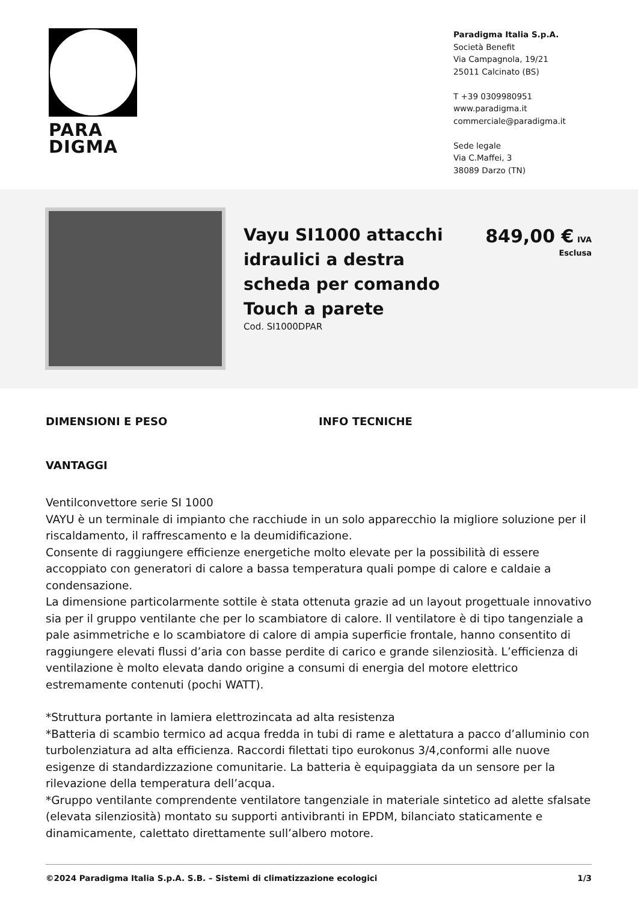PARA
DIGMA
Paradigma Italia S.p.A.
Società Benefit
Via Campagnola, 19/21
25011 Calcinato (BS)
T +39 0309980951
www.paradigma.it
commerciale@paradigma.it
Sede legale
Via C.Maffei, 3
38089 Darzo (TN)
Vayu SI1000 attacchi idraulici a destra scheda per comando Touch a parete
Cod. SI1000DPAR
849,00 € IVA
Esclusa
DIMENSIONI E PESO INFO TECNICHE
VANTAGGI
Ventilconvettore serie SI 1000
VAYU è un terminale di impianto che racchiude in un solo apparecchio la migliore soluzione per il riscaldamento, il raffrescamento e la deumidificazione.
Consente di raggiungere efficienze energetiche molto elevate per la possibilità di essere accoppiato con generatori di calore a bassa temperatura quali pompe di calore e caldaie a condensazione.
La dimensione particolarmente sottile è stata ottenuta grazie ad un layout progettuale innovativo sia per il gruppo ventilante che per lo scambiatore di calore. Il ventilatore è di tipo tangenziale a pale asimmetriche e lo scambiatore di calore di ampia superficie frontale, hanno consentito di raggiungere elevati flussi d’aria con basse perdite di carico e grande silenziosità. L’efficienza di ventilazione è molto elevata dando origine a consumi di energia del motore elettrico estremamente contenuti (pochi WATT).
*Struttura portante in lamiera elettrozincata ad alta resistenza
*Batteria di scambio termico ad acqua fredda in tubi di rame e alettatura a pacco d’alluminio con turbolenziatura ad alta efficienza. Raccordi filettati tipo eurokonus 3/4,conformi alle nuove esigenze di standardizzazione comunitarie. La batteria è equipaggiata da un sensore per la rilevazione della temperatura dell’acqua.
*Gruppo ventilante comprendente ventilatore tangenziale in materiale sintetico ad alette sfalsate (elevata silenziosità) montato su supporti antivibranti in EPDM, bilanciato staticamente e dinamicamente, calettato direttamente sull’albero motore.
©2024 Paradigma Italia S.p.A. S.B. – Sistemi di climatizzazione ecologici 1/3